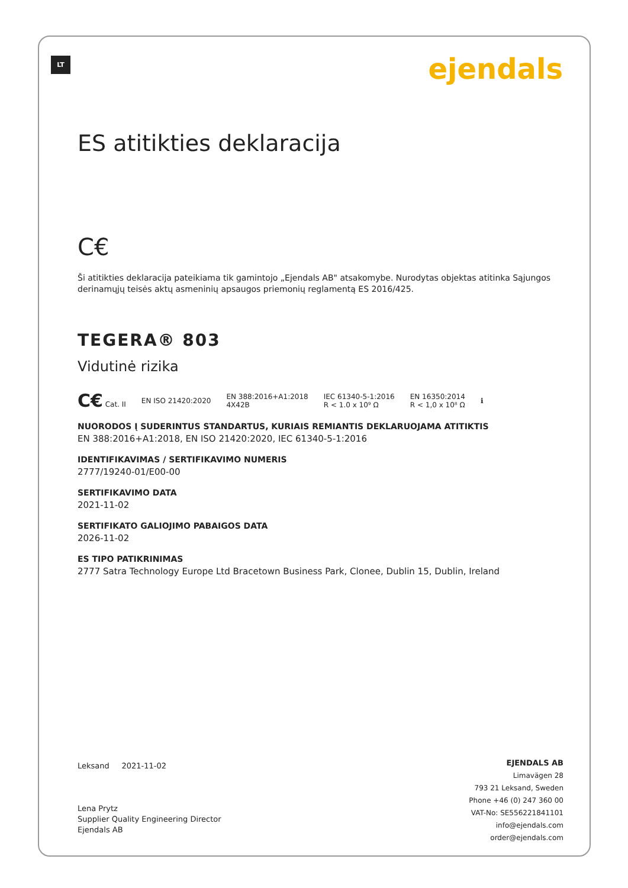LT ejendals
ES atitikties deklaracija
C€
Ši atitikties deklaracija pateikiama tik gamintojo „Ejendals AB" atsakomybe. Nurodytas objektas atitinka Sąjungos derinamųjų teisės aktų asmeninių apsaugos priemonių reglamentą ES 2016/425.
TEGERA® 803
Vidutinė rizika
C€ Cat. II EN ISO 21420:2020 EN 388:2016+A1:2018
4X42B IEC 61340-5-1:2016
R < 1.0 x 10⁹ Ω EN 16350:2014
R < 1,0 x 10⁸ Ω ℹ
NUORODOS Į SUDERINTUS STANDARTUS, KURIAIS REMIANTIS DEKLARUOJAMA ATITIKTIS
EN 388:2016+A1:2018, EN ISO 21420:2020, IEC 61340-5-1:2016
IDENTIFIKAVIMAS / SERTIFIKAVIMO NUMERIS
2777/19240-01/E00-00
SERTIFIKAVIMO DATA
2021-11-02
SERTIFIKATO GALIOJIMO PABAIGOS DATA
2026-11-02
ES TIPO PATIKRINIMAS
2777 Satra Technology Europe Ltd Bracetown Business Park, Clonee, Dublin 15, Dublin, Ireland
Leksand 2021-11-02
Lena Prytz
Supplier Quality Engineering Director
Ejendals AB
EJENDALS AB
Limavägen 28
793 21 Leksand, Sweden
Phone +46 (0) 247 360 00
VAT-No: SE556221841101
info@ejendals.com
order@ejendals.com